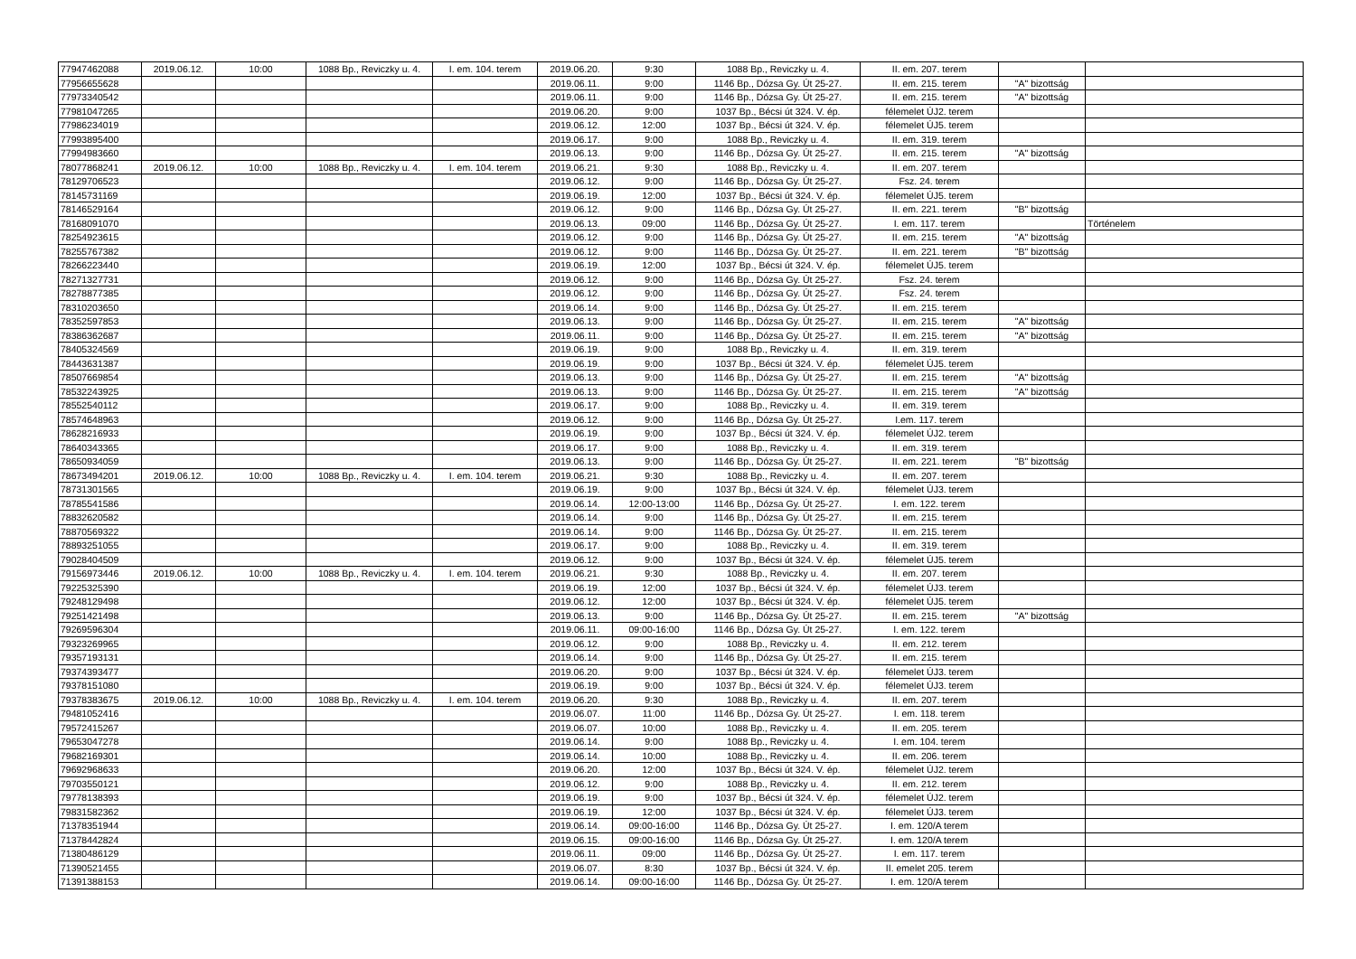| 77947462088 | 2019.06.12. | 10:00 | 1088 Bp., Reviczky u. 4. | I. em. 104. terem | 2019.06.20. | 9:30 | 1088 Bp., Reviczky u. 4. | II. em. 207. terem | | |
| 77956655628 | | | | | 2019.06.11. | 9:00 | 1146 Bp., Dózsa Gy. Út 25-27. | II. em. 215. terem | "A" bizottság | |
| 77973340542 | | | | | 2019.06.11. | 9:00 | 1146 Bp., Dózsa Gy. Út 25-27. | II. em. 215. terem | "A" bizottság | |
| 77981047265 | | | | | 2019.06.20. | 9:00 | 1037 Bp., Bécsi út 324. V. ép. | félemelet ÚJ2. terem | | |
| 77986234019 | | | | | 2019.06.12. | 12:00 | 1037 Bp., Bécsi út 324. V. ép. | félemelet ÚJ5. terem | | |
| 77993895400 | | | | | 2019.06.17. | 9:00 | 1088 Bp., Reviczky u. 4. | II. em. 319. terem | | |
| 77994983660 | | | | | 2019.06.13. | 9:00 | 1146 Bp., Dózsa Gy. Út 25-27. | II. em. 215. terem | "A" bizottság | |
| 78077868241 | 2019.06.12. | 10:00 | 1088 Bp., Reviczky u. 4. | I. em. 104. terem | 2019.06.21. | 9:30 | 1088 Bp., Reviczky u. 4. | II. em. 207. terem | | |
| 78129706523 | | | | | 2019.06.12. | 9:00 | 1146 Bp., Dózsa Gy. Út 25-27. | Fsz. 24. terem | | |
| 78145731169 | | | | | 2019.06.19. | 12:00 | 1037 Bp., Bécsi út 324. V. ép. | félemelet ÚJ5. terem | | |
| 78146529164 | | | | | 2019.06.12. | 9:00 | 1146 Bp., Dózsa Gy. Út 25-27. | II. em. 221. terem | "B" bizottság | |
| 78168091070 | | | | | 2019.06.13. | 09:00 | 1146 Bp., Dózsa Gy. Út 25-27. | I. em. 117. terem | | Történelem |
| 78254923615 | | | | | 2019.06.12. | 9:00 | 1146 Bp., Dózsa Gy. Út 25-27. | II. em. 215. terem | "A" bizottság | |
| 78255767382 | | | | | 2019.06.12. | 9:00 | 1146 Bp., Dózsa Gy. Út 25-27. | II. em. 221. terem | "B" bizottság | |
| 78266223440 | | | | | 2019.06.19. | 12:00 | 1037 Bp., Bécsi út 324. V. ép. | félemelet ÚJ5. terem | | |
| 78271327731 | | | | | 2019.06.12. | 9:00 | 1146 Bp., Dózsa Gy. Út 25-27. | Fsz. 24. terem | | |
| 78278877385 | | | | | 2019.06.12. | 9:00 | 1146 Bp., Dózsa Gy. Út 25-27. | Fsz. 24. terem | | |
| 78310203650 | | | | | 2019.06.14. | 9:00 | 1146 Bp., Dózsa Gy. Út 25-27. | II. em. 215. terem | | |
| 78352597853 | | | | | 2019.06.13. | 9:00 | 1146 Bp., Dózsa Gy. Út 25-27. | II. em. 215. terem | "A" bizottság | |
| 78386362687 | | | | | 2019.06.11. | 9:00 | 1146 Bp., Dózsa Gy. Út 25-27. | II. em. 215. terem | "A" bizottság | |
| 78405324569 | | | | | 2019.06.19. | 9:00 | 1088 Bp., Reviczky u. 4. | II. em. 319. terem | | |
| 78443631387 | | | | | 2019.06.19. | 9:00 | 1037 Bp., Bécsi út 324. V. ép. | félemelet ÚJ5. terem | | |
| 78507669854 | | | | | 2019.06.13. | 9:00 | 1146 Bp., Dózsa Gy. Út 25-27. | II. em. 215. terem | "A" bizottság | |
| 78532243925 | | | | | 2019.06.13. | 9:00 | 1146 Bp., Dózsa Gy. Út 25-27. | II. em. 215. terem | "A" bizottság | |
| 78552540112 | | | | | 2019.06.17. | 9:00 | 1088 Bp., Reviczky u. 4. | II. em. 319. terem | | |
| 78574648963 | | | | | 2019.06.12. | 9:00 | 1146 Bp., Dózsa Gy. Út 25-27. | I.em. 117. terem | | |
| 78628216933 | | | | | 2019.06.19. | 9:00 | 1037 Bp., Bécsi út 324. V. ép. | félemelet ÚJ2. terem | | |
| 78640343365 | | | | | 2019.06.17. | 9:00 | 1088 Bp., Reviczky u. 4. | II. em. 319. terem | | |
| 78650934059 | | | | | 2019.06.13. | 9:00 | 1146 Bp., Dózsa Gy. Út 25-27. | II. em. 221. terem | "B" bizottság | |
| 78673494201 | 2019.06.12. | 10:00 | 1088 Bp., Reviczky u. 4. | I. em. 104. terem | 2019.06.21. | 9:30 | 1088 Bp., Reviczky u. 4. | II. em. 207. terem | | |
| 78731301565 | | | | | 2019.06.19. | 9:00 | 1037 Bp., Bécsi út 324. V. ép. | félemelet ÚJ3. terem | | |
| 78785541586 | | | | | 2019.06.14. | 12:00-13:00 | 1146 Bp., Dózsa Gy. Út 25-27. | I. em. 122. terem | | |
| 78832620582 | | | | | 2019.06.14. | 9:00 | 1146 Bp., Dózsa Gy. Út 25-27. | II. em. 215. terem | | |
| 78870569322 | | | | | 2019.06.14. | 9:00 | 1146 Bp., Dózsa Gy. Út 25-27. | II. em. 215. terem | | |
| 78893251055 | | | | | 2019.06.17. | 9:00 | 1088 Bp., Reviczky u. 4. | II. em. 319. terem | | |
| 79028404509 | | | | | 2019.06.12. | 9:00 | 1037 Bp., Bécsi út 324. V. ép. | félemelet ÚJ5. terem | | |
| 79156973446 | 2019.06.12. | 10:00 | 1088 Bp., Reviczky u. 4. | I. em. 104. terem | 2019.06.21. | 9:30 | 1088 Bp., Reviczky u. 4. | II. em. 207. terem | | |
| 79225325390 | | | | | 2019.06.19. | 12:00 | 1037 Bp., Bécsi út 324. V. ép. | félemelet ÚJ3. terem | | |
| 79248129498 | | | | | 2019.06.12. | 12:00 | 1037 Bp., Bécsi út 324. V. ép. | félemelet ÚJ5. terem | | |
| 79251421498 | | | | | 2019.06.13. | 9:00 | 1146 Bp., Dózsa Gy. Út 25-27. | II. em. 215. terem | "A" bizottság | |
| 79269596304 | | | | | 2019.06.11. | 09:00-16:00 | 1146 Bp., Dózsa Gy. Út 25-27. | I. em. 122. terem | | |
| 79323269965 | | | | | 2019.06.12. | 9:00 | 1088 Bp., Reviczky u. 4. | II. em. 212. terem | | |
| 79357193131 | | | | | 2019.06.14. | 9:00 | 1146 Bp., Dózsa Gy. Út 25-27. | II. em. 215. terem | | |
| 79374393477 | | | | | 2019.06.20. | 9:00 | 1037 Bp., Bécsi út 324. V. ép. | félemelet ÚJ3. terem | | |
| 79378151080 | | | | | 2019.06.19. | 9:00 | 1037 Bp., Bécsi út 324. V. ép. | félemelet ÚJ3. terem | | |
| 79378383675 | 2019.06.12. | 10:00 | 1088 Bp., Reviczky u. 4. | I. em. 104. terem | 2019.06.20. | 9:30 | 1088 Bp., Reviczky u. 4. | II. em. 207. terem | | |
| 79481052416 | | | | | 2019.06.07. | 11:00 | 1146 Bp., Dózsa Gy. Út 25-27. | I. em. 118. terem | | |
| 79572415267 | | | | | 2019.06.07. | 10:00 | 1088 Bp., Reviczky u. 4. | II. em. 205. terem | | |
| 79653047278 | | | | | 2019.06.14. | 9:00 | 1088 Bp., Reviczky u. 4. | I. em. 104. terem | | |
| 79682169301 | | | | | 2019.06.14. | 10:00 | 1088 Bp., Reviczky u. 4. | II. em. 206. terem | | |
| 79692968633 | | | | | 2019.06.20. | 12:00 | 1037 Bp., Bécsi út 324. V. ép. | félemelet ÚJ2. terem | | |
| 79703550121 | | | | | 2019.06.12. | 9:00 | 1088 Bp., Reviczky u. 4. | II. em. 212. terem | | |
| 79778138393 | | | | | 2019.06.19. | 9:00 | 1037 Bp., Bécsi út 324. V. ép. | félemelet ÚJ2. terem | | |
| 79831582362 | | | | | 2019.06.19. | 12:00 | 1037 Bp., Bécsi út 324. V. ép. | félemelet ÚJ3. terem | | |
| 71378351944 | | | | | 2019.06.14. | 09:00-16:00 | 1146 Bp., Dózsa Gy. Út 25-27. | I. em. 120/A terem | | |
| 71378442824 | | | | | 2019.06.15. | 09:00-16:00 | 1146 Bp., Dózsa Gy. Út 25-27. | I. em. 120/A terem | | |
| 71380486129 | | | | | 2019.06.11. | 09:00 | 1146 Bp., Dózsa Gy. Út 25-27. | I. em. 117. terem | | |
| 71390521455 | | | | | 2019.06.07. | 8:30 | 1037 Bp., Bécsi út 324. V. ép. | II. emelet 205. terem | | |
| 71391388153 | | | | | 2019.06.14. | 09:00-16:00 | 1146 Bp., Dózsa Gy. Út 25-27. | I. em. 120/A terem | | |